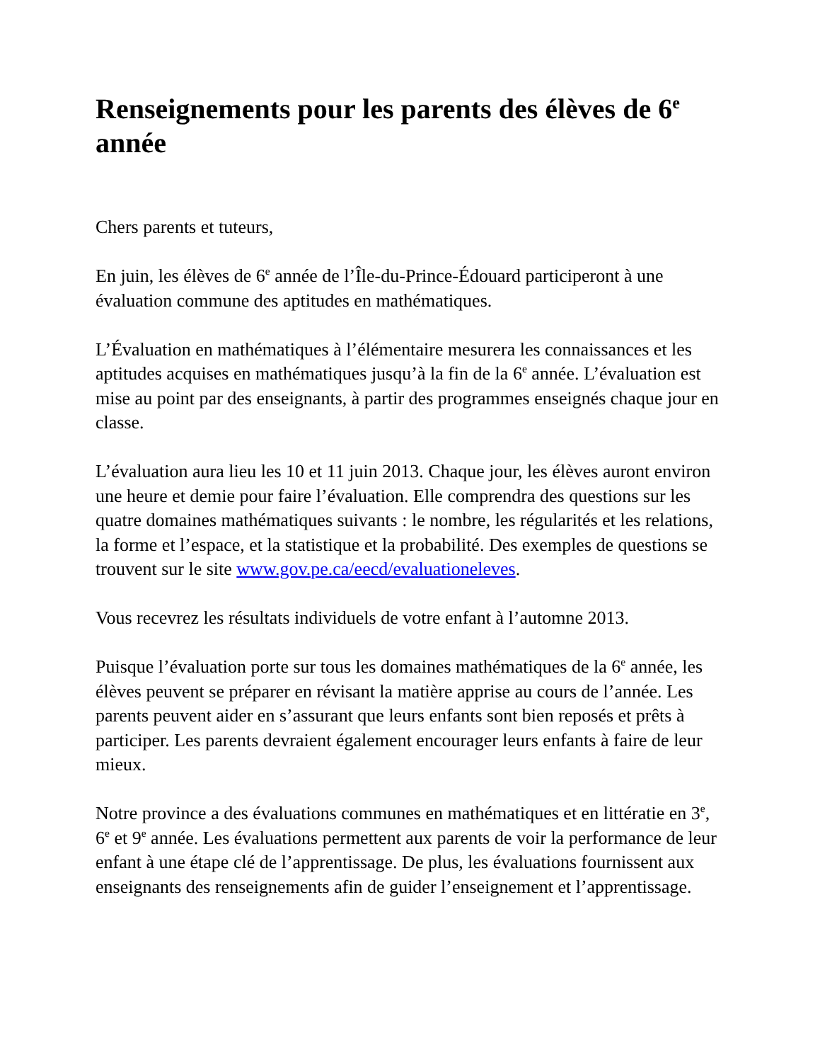Renseignements pour les parents des élèves de 6<sup>e</sup> année
Chers parents et tuteurs,
En juin, les élèves de 6<sup>e</sup> année de l’Île-du-Prince-Édouard participeront à une évaluation commune des aptitudes en mathématiques.
L’Évaluation en mathématiques à l’élémentaire mesurera les connaissances et les aptitudes acquises en mathématiques jusqu’à la fin de la 6<sup>e</sup> année. L’évaluation est mise au point par des enseignants, à partir des programmes enseignés chaque jour en classe.
L’évaluation aura lieu les 10 et 11 juin 2013. Chaque jour, les élèves auront environ une heure et demie pour faire l’évaluation. Elle comprendra des questions sur les quatre domaines mathématiques suivants : le nombre, les régularités et les relations, la forme et l’espace, et la statistique et la probabilité. Des exemples de questions se trouvent sur le site www.gov.pe.ca/eecd/evaluationeleves.
Vous recevrez les résultats individuels de votre enfant à l’automne 2013.
Puisque l’évaluation porte sur tous les domaines mathématiques de la 6<sup>e</sup> année, les élèves peuvent se préparer en révisant la matière apprise au cours de l’année. Les parents peuvent aider en s’assurant que leurs enfants sont bien reposés et prêts à participer. Les parents devraient également encourager leurs enfants à faire de leur mieux.
Notre province a des évaluations communes en mathématiques et en littératie en 3<sup>e</sup>, 6<sup>e</sup> et 9<sup>e</sup> année. Les évaluations permettent aux parents de voir la performance de leur enfant à une étape clé de l’apprentissage. De plus, les évaluations fournissent aux enseignants des renseignements afin de guider l’enseignement et l’apprentissage.